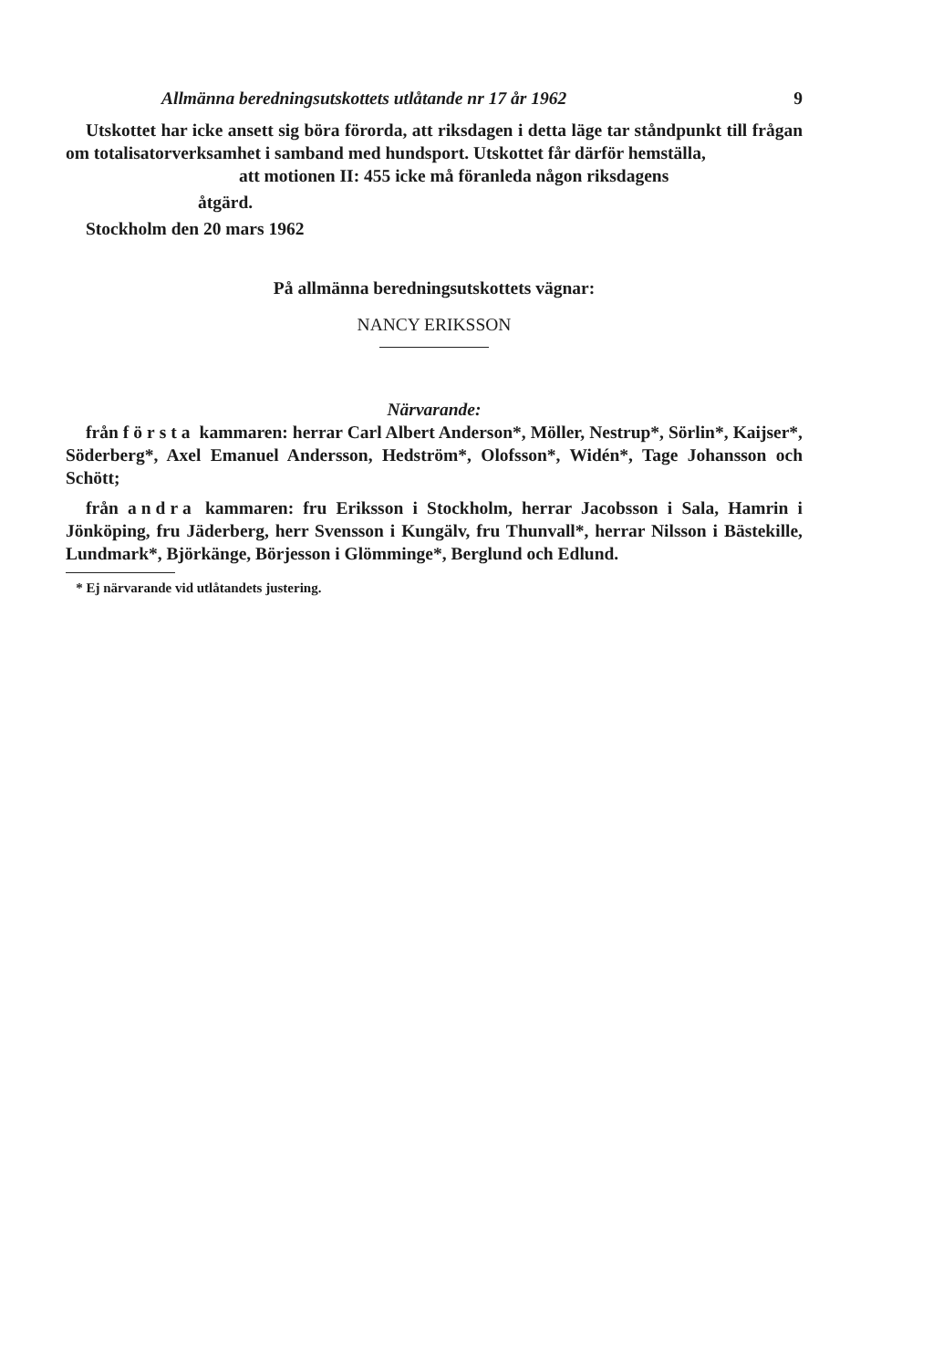Allmänna beredningsutskottets utlåtande nr 17 år 1962 9
Utskottet har icke ansett sig böra förorda, att riksdagen i detta läge tar ståndpunkt till frågan om totalisatorverksamhet i samband med hundsport. Utskottet får därför hemställa,
att motionen II: 455 icke må föranleda någon riksdagens
åtgärd.
Stockholm den 20 mars 1962
På allmänna beredningsutskottets vägnar:
NANCY ERIKSSON
Närvarande:
från första kammaren: herrar Carl Albert Anderson*, Möller, Nestrup*, Sörlin*, Kaijser*, Söderberg*, Axel Emanuel Andersson, Hedström*, Olofsson*, Widén*, Tage Johansson och Schött;
från andra kammaren: fru Eriksson i Stockholm, herrar Jacobsson i Sala, Hamrin i Jönköping, fru Jäderberg, herr Svensson i Kungälv, fru Thunvall*, herrar Nilsson i Bästekille, Lundmark*, Björkänge, Börjesson i Glömminge*, Berglund och Edlund.
* Ej närvarande vid utlåtandets justering.